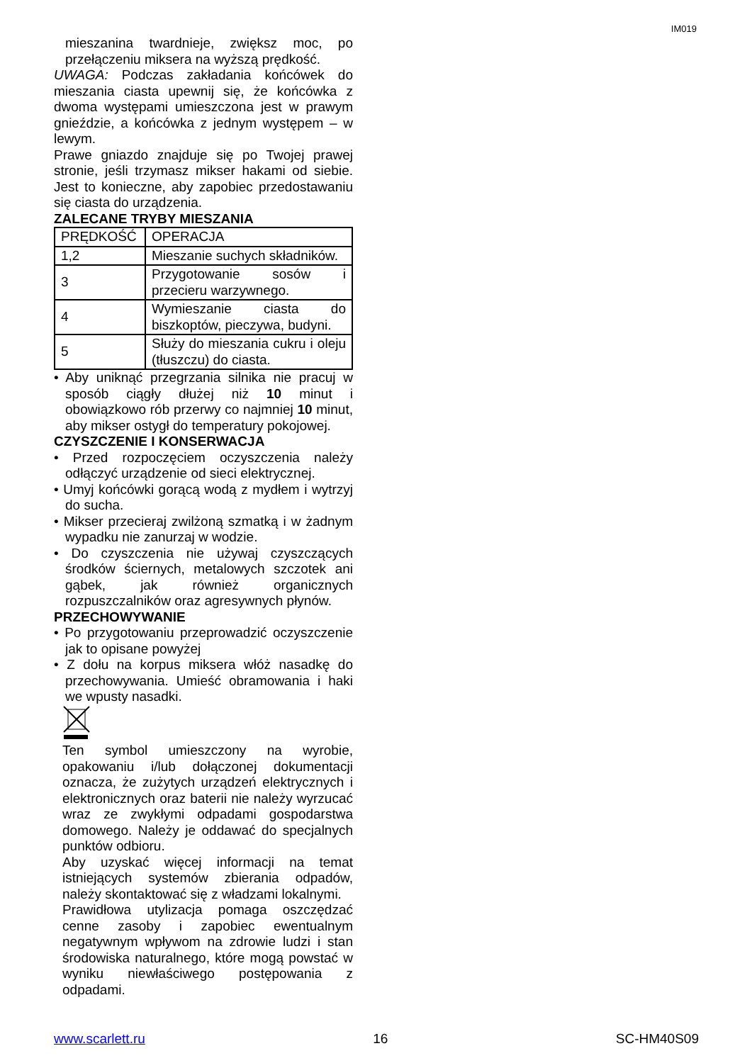IM019
mieszanina twardnieje, zwiększ moc, po przełączeniu miksera na wyższą prędkość.
UWAGA: Podczas zakładania końcówek do mieszania ciasta upewnij się, że końcówka z dwoma występami umieszczona jest w prawym gnieździe, a końcówka z jednym występem – w lewym.
Prawe gniazdo znajduje się po Twojej prawej stronie, jeśli trzymasz mikser hakami od siebie. Jest to konieczne, aby zapobiec przedostawaniu się ciasta do urządzenia.
ZALECANE TRYBY MIESZANIA
| PRĘDKOŚĆ | OPERACJA |
| 1,2 | Mieszanie suchych składników. |
| 3 | Przygotowanie sosów i przecieru warzywnego. |
| 4 | Wymieszanie ciasta do biszkoptów, pieczywa, budyni. |
| 5 | Służy do mieszania cukru i oleju (tłuszczu) do ciasta. |
• Aby uniknąć przegrzania silnika nie pracuj w sposób ciągły dłużej niż 10 minut i obowiązkowo rób przerwy co najmniej 10 minut, aby mikser ostygł do temperatury pokojowej.
CZYSZCZENIE I KONSERWACJA
• Przed rozpoczęciem oczyszczenia należy odłączyć urządzenie od sieci elektrycznej.
• Umyj końcówki gorącą wodą z mydłem i wytrzyj do sucha.
• Mikser przecieraj zwilżoną szmatką i w żadnym wypadku nie zanurzaj w wodzie.
• Do czyszczenia nie używaj czyszczących środków ściernych, metalowych szczotek ani gąbek, jak również organicznych rozpuszczalników oraz agresywnych płynów.
PRZECHOWYWANIE
• Po przygotowaniu przeprowadzić oczyszczenie jak to opisane powyżej
• Z dołu na korpus miksera włóż nasadkę do przechowywania. Umieść obramowania i haki we wpusty nasadki.
Ten symbol umieszczony na wyrobie, opakowaniu i/lub dołączonej dokumentacji oznacza, że zużytych urządzeń elektrycznych i elektronicznych oraz baterii nie należy wyrzucać wraz ze zwykłymi odpadami gospodarstwa domowego. Należy je oddawać do specjalnych punktów odbioru.
Aby uzyskać więcej informacji na temat istniejących systemów zbierania odpadów, należy skontaktować się z władzami lokalnymi.
Prawidłowa utylizacja pomaga oszczędzać cenne zasoby i zapobiec ewentualnym negatywnym wpływom na zdrowie ludzi i stan środowiska naturalnego, które mogą powstać w wyniku niewłaściwego postępowania z odpadami.
www.scarlett.ru 16 SC-HM40S09